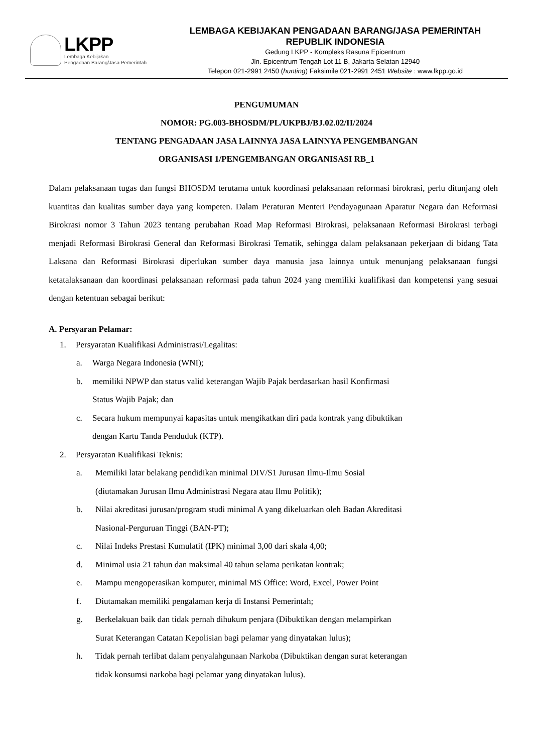LKPP
Lembaga Kebijakan
Pengadaan Barang/Jasa Pemerintah
LEMBAGA KEBIJAKAN PENGADAAN BARANG/JASA PEMERINTAH
REPUBLIK INDONESIA
Gedung LKPP - Kompleks Rasuna Epicentrum
Jln. Epicentrum Tengah Lot 11 B, Jakarta Selatan 12940
Telepon 021-2991 2450 (hunting) Faksimile 021-2991 2451 Website : www.lkpp.go.id
PENGUMUMAN
NOMOR: PG.003-BHOSDM/PL/UKPBJ/BJ.02.02/II/2024
TENTANG PENGADAAN JASA LAINNYA JASA LAINNYA PENGEMBANGAN
ORGANISASI 1/PENGEMBANGAN ORGANISASI RB_1
Dalam pelaksanaan tugas dan fungsi BHOSDM terutama untuk koordinasi pelaksanaan reformasi birokrasi, perlu ditunjang oleh kuantitas dan kualitas sumber daya yang kompeten. Dalam Peraturan Menteri Pendayagunaan Aparatur Negara dan Reformasi Birokrasi nomor 3 Tahun 2023 tentang perubahan Road Map Reformasi Birokrasi, pelaksanaan Reformasi Birokrasi terbagi menjadi Reformasi Birokrasi General dan Reformasi Birokrasi Tematik, sehingga dalam pelaksanaan pekerjaan di bidang Tata Laksana dan Reformasi Birokrasi diperlukan sumber daya manusia jasa lainnya untuk menunjang pelaksanaan fungsi ketatalaksanaan dan koordinasi pelaksanaan reformasi pada tahun 2024 yang memiliki kualifikasi dan kompetensi yang sesuai dengan ketentuan sebagai berikut:
A. Persyaran Pelamar:
1. Persyaratan Kualifikasi Administrasi/Legalitas:
a. Warga Negara Indonesia (WNI);
b. memiliki NPWP dan status valid keterangan Wajib Pajak berdasarkan hasil Konfirmasi
Status Wajib Pajak; dan
c. Secara hukum mempunyai kapasitas untuk mengikatkan diri pada kontrak yang dibuktikan
dengan Kartu Tanda Penduduk (KTP).
2. Persyaratan Kualifikasi Teknis:
a. Memiliki latar belakang pendidikan minimal DIV/S1 Jurusan Ilmu-Ilmu Sosial
(diutamakan Jurusan Ilmu Administrasi Negara atau Ilmu Politik);
b. Nilai akreditasi jurusan/program studi minimal A yang dikeluarkan oleh Badan Akreditasi
Nasional-Perguruan Tinggi (BAN-PT);
c. Nilai Indeks Prestasi Kumulatif (IPK) minimal 3,00 dari skala 4,00;
d. Minimal usia 21 tahun dan maksimal 40 tahun selama perikatan kontrak;
e. Mampu mengoperasikan komputer, minimal MS Office: Word, Excel, Power Point
f. Diutamakan memiliki pengalaman kerja di Instansi Pemerintah;
g. Berkelakuan baik dan tidak pernah dihukum penjara (Dibuktikan dengan melampirkan
Surat Keterangan Catatan Kepolisian bagi pelamar yang dinyatakan lulus);
h. Tidak pernah terlibat dalam penyalahgunaan Narkoba (Dibuktikan dengan surat keterangan
tidak konsumsi narkoba bagi pelamar yang dinyatakan lulus).